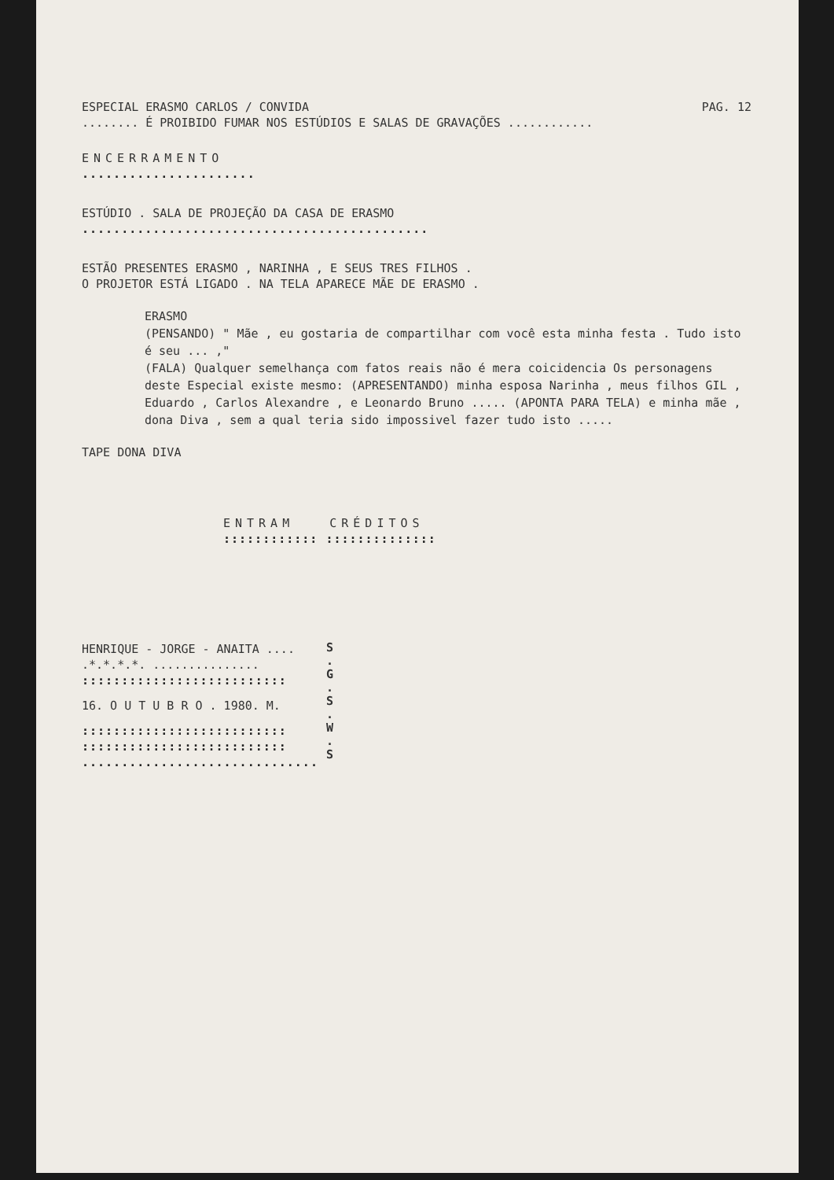ESPECIAL ERASMO CARLOS / CONVIDA PAG. 12
........ É PROIBIDO FUMAR NOS ESTÚDIOS E SALAS DE GRAVAÇÕES ............
ENCERRAMENTO
......................
ESTÚDIO . SALA DE PROJEÇÃO DA CASA DE ERASMO
............................................
ESTÃO PRESENTES ERASMO , NARINHA , E SEUS TRES FILHOS .
O PROJETOR ESTÁ LIGADO . NA TELA APARECE MÃE DE ERASMO .
ERASMO
(PENSANDO) " Mãe , eu gostaria de compartilhar com você esta minha festa . Tudo isto é seu ... ,"
(FALA) Qualquer semelhança com fatos reais não é mera coicidencia Os personagens deste Especial existe mesmo: (APRESENTANDO) minha esposa Narinha , meus filhos GIL , Eduardo , Carlos Alexandre , e Leonardo Bruno ..... (APONTA PARA TELA) e minha mãe , dona Diva , sem a qual teria sido impossivel fazer tudo isto .....
TAPE DONA DIVA
ENTRAM CRÉDITOS
:::::::::::: ::::::::::::::
HENRIQUE - JORGE - ANAITA ....
.*.*.*.*. ...............
::::::::::::::::::::::::::
16. O U T U B R O . 1980. M.
::::::::::::::::::::::::::
::::::::::::::::::::::::::
..............................
S
.
G
.
S
.
W
.
S